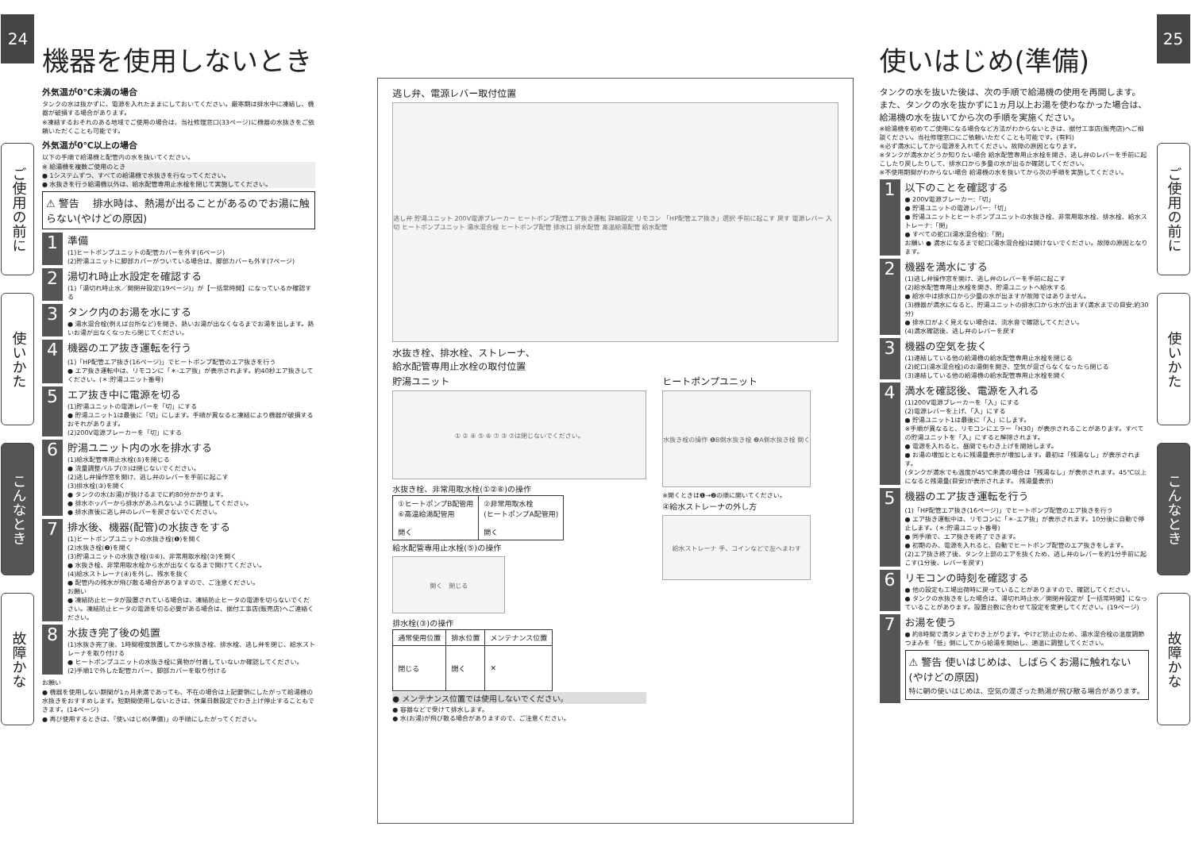24
ご使用の前に
使いかた
こんなとき
故障かな
機器を使用しないとき
外気温が0℃未満の場合
タンクの水は抜かずに、電源を入れたままにしておいてください。厳寒期は排水中に凍結し、機器が破損する場合があります。
※凍結するおそれのある地域でご使用の場合は、当社修理窓口(33ページ)に機器の水抜きをご依頼いただくことも可能です。
外気温が0℃以上の場合
以下の手順で給湯機と配管内の水を抜いてください。
※ 給湯機を複数ご使用のとき
● 1システムずつ、すべての給湯機で水抜きを行なってください。
● 水抜きを行う給湯機以外は、給水配管専用止水栓を閉じて実施してください。
⚠ 警告 　排水時は、熱湯が出ることがあるのでお湯に触らない(やけどの原因)
1
準備
(1)ヒートポンプユニットの配管カバーを外す(6ページ)
(2)貯湯ユニットに脚部カバーがついている場合は、脚部カバーも外す(7ページ)
2
湯切れ時止水設定を確認する
(1)「湯切れ時止水／開閉弁設定(19ページ)」が【一括常時開】になっているか確認する
3
タンク内のお湯を水にする
● 湯水混合栓(例えば台所など)を開き、熱いお湯が出なくなるまでお湯を出します。熱いお湯が出なくなったら閉じてください。
4
機器のエア抜き運転を行う
(1)「HP配管エア抜き(16ページ)」でヒートポンプ配管のエア抜きを行う
● エア抜き運転中は、リモコンに「＊-エア抜」が表示されます。約40秒エア抜きしてください。(＊:貯湯ユニット番号)
5
エア抜き中に電源を切る
(1)貯湯ユニットの電源レバーを「切」にする
● 貯湯ユニット1は最後に「切」にします。手順が異なると凍結により機器が破損するおそれがあります。
(2)200V電源ブレーカーを「切」にする
6
貯湯ユニット内の水を排水する
(1)給水配管専用止水栓(⑤)を閉じる
● 流量調整バルブ(⑦)は閉じないでください。
(2)逃し弁操作窓を開け、逃し弁のレバーを手前に起こす
(3)排水栓(③)を開く
● タンクの水(お湯)が抜けるまでに約80分かかります。
● 排水ホッパーから排水があふれないように調整してください。
● 排水直後に逃し弁のレバーを戻さないでください。
7
排水後、機器(配管)の水抜きをする
(1)ヒートポンプユニットの水抜き栓(❶)を開く
(2)水抜き栓(❷)を開く
(3)貯湯ユニットの水抜き栓(①⑥)、非常用取水栓(②)を開く
● 水抜き栓、非常用取水栓から水が出なくなるまで開けてください。
(4)給水ストレーナ(④)を外し、残水を抜く
● 配管内の残水が飛び散る場合がありますので、ご注意ください。
お願い
● 凍結防止ヒータが設置されている場合は、凍結防止ヒータの電源を切らないでください。凍結防止ヒータの電源を切る必要がある場合は、据付工事店(販売店)へご連絡ください。
8
水抜き完了後の処置
(1)水抜き完了後、1時間程度放置してから水抜き栓、排水栓、逃し弁を閉じ、給水ストレーナを取り付ける
● ヒートポンプユニットの水抜き栓に異物が付着していないか確認してください。
(2)手順1で外した配管カバー、脚部カバーを取り付ける
お願い
● 機器を使用しない期間が1ヵ月未満であっても、不在の場合は上記要領にしたがって給湯機の水抜きをおすすめします。短期間使用しないときは、休業日数設定でわき上げ停止することもできます。(14ページ)
● 再び使用するときは、「使いはじめ(準備)」の手順にしたがってください。
逃し弁、電源レバー取付位置
逃し弁 貯湯ユニット 200V電源ブレーカー ヒートポンプ配管エア抜き運転 詳細設定 リモコン 「HP配管エア抜き」選択 手前に起こす 戻す 電源レバー 入 切 ヒートポンプユニット 湯水混合栓 ヒートポンプ配管 排水口 排水配管 高温給湯配管 給水配管
水抜き栓、排水栓、ストレーナ、
給水配管専用止水栓の取付位置
貯湯ユニット
① ② ④ ⑤ ⑥ ⑦ ③ ⑦は閉じないでください。
水抜き栓、非常用取水栓(①②⑥)の操作
| ①ヒートポンプB配管用 ⑥高温給湯配管用 開く | ②非常用取水栓 (ヒートポンプA配管用) 開く |
給水配管専用止水栓(⑤)の操作
開く　閉じる
排水栓(③)の操作
| 通常使用位置 | 排水位置 | メンテナンス位置 |
| --- | --- | --- |
| 閉じる | 開く | ✕ |
● メンテナンス位置では使用しないでください。
● 容器などで受けて排水します。
● 水(お湯)が飛び散る場合がありますので、ご注意ください。
ヒートポンプユニット
水抜き栓の操作 ❶B側水抜き栓 ❷A側水抜き栓 開く
※開くときは❶→❷の順に開いてください。
④給水ストレーナの外し方
給水ストレーナ 手、コインなどで左へまわす
使いはじめ(準備)
タンクの水を抜いた後は、次の手順で給湯機の使用を再開します。また、タンクの水を抜かずに1ヵ月以上お湯を使わなかった場合は、給湯機の水を抜いてから次の手順を実施ください。
※給湯機を初めてご使用になる場合など方法がわからないときは、据付工事店(販売店)へご相談ください。当社修理窓口にご依頼いただくことも可能です。(有料)
※必ず満水にしてから電源を入れてください。故障の原因となります。
※タンクが満水かどうか知りたい場合 給水配管専用止水栓を開き、逃し弁のレバーを手前に起こしたり戻したりして、排水口から多量の水が出るか確認してください。
※不使用期間がわからない場合 給湯機の水を抜いてから次の手順を実施してください。
1
以下のことを確認する
● 200V電源ブレーカー:「切」
● 貯湯ユニットの電源レバー:「切」
● 貯湯ユニットとヒートポンプユニットの水抜き栓、非常用取水栓、排水栓、給水ストレーナ:「閉」
● すべての蛇口(湯水混合栓):「閉」
お願い ● 満水になるまで蛇口(湯水混合栓)は開けないでください。故障の原因となります。
2
機器を満水にする
(1)逃し弁操作窓を開け、逃し弁のレバーを手前に起こす
(2)給水配管専用止水栓を開き、貯湯ユニットへ給水する
● 給水中は排水口から少量の水が出ますが故障ではありません。
(3)機器が満水になると、貯湯ユニットの排水口から水が出ます(満水までの目安:約30分)
● 排水口がよく見えない場合は、流水音で確認してください。
(4)満水確認後、逃し弁のレバーを戻す
3
機器の空気を抜く
(1)連結している他の給湯機の給水配管専用止水栓を閉じる
(2)蛇口(湯水混合栓)のお湯側を開き、空気が混ざらなくなったら閉じる
(3)連結している他の給湯機の給水配管専用止水栓を開く
4
満水を確認後、電源を入れる
(1)200V電源ブレーカーを「入」にする
(2)電源レバーを上げ、「入」にする
● 貯湯ユニット1は最後に「入」にします。
※手順が異なると、リモコンにエラー「H30」が表示されることがあります。すべての貯湯ユニットを「入」にすると解除されます。
● 電源を入れると、昼間でもわき上げを開始します。
● お湯の増加とともに残湯量表示が増加します。最初は「残湯なし」が表示されます。
(タンクが満水でも温度が45℃未満の場合は「残湯なし」が表示されます。45℃以上になると残湯量(目安)が表示されます。 残湯量表示)
5
機器のエア抜き運転を行う
(1)「HP配管エア抜き(16ページ)」でヒートポンプ配管のエア抜きを行う
● エア抜き運転中は、リモコンに「＊-エア抜」が表示されます。10分後に自動で停止します。(＊:貯湯ユニット番号)
● 同手順で、エア抜きを終了できます。
● 初期のみ、電源を入れると、自動でヒートポンプ配管のエア抜きをします。
(2)エア抜き終了後、タンク上部のエアを抜くため、逃し弁のレバーを約1分手前に起こす(1分後、レバーを戻す)
6
リモコンの時刻を確認する
● 他の設定も工場出荷時に戻っていることがありますので、確認してください。
● タンクの水抜きをした場合は、湯切れ時止水／開閉弁設定が【一括常時開】になっていることがあります。設置台数に合わせて設定を変更してください。(19ページ)
7
お湯を使う
● 約8時間で満タンまでわき上がります。やけど防止のため、湯水混合栓の温度調節つまみを「低」側にしてから給湯を開始し、適温に調整してください。
⚠ 警告 使いはじめは、しばらくお湯に触れない(やけどの原因)
特に朝の使いはじめは、空気の混ざった熱湯が飛び散る場合があります。
25
ご使用の前に
使いかた
こんなとき
故障かな